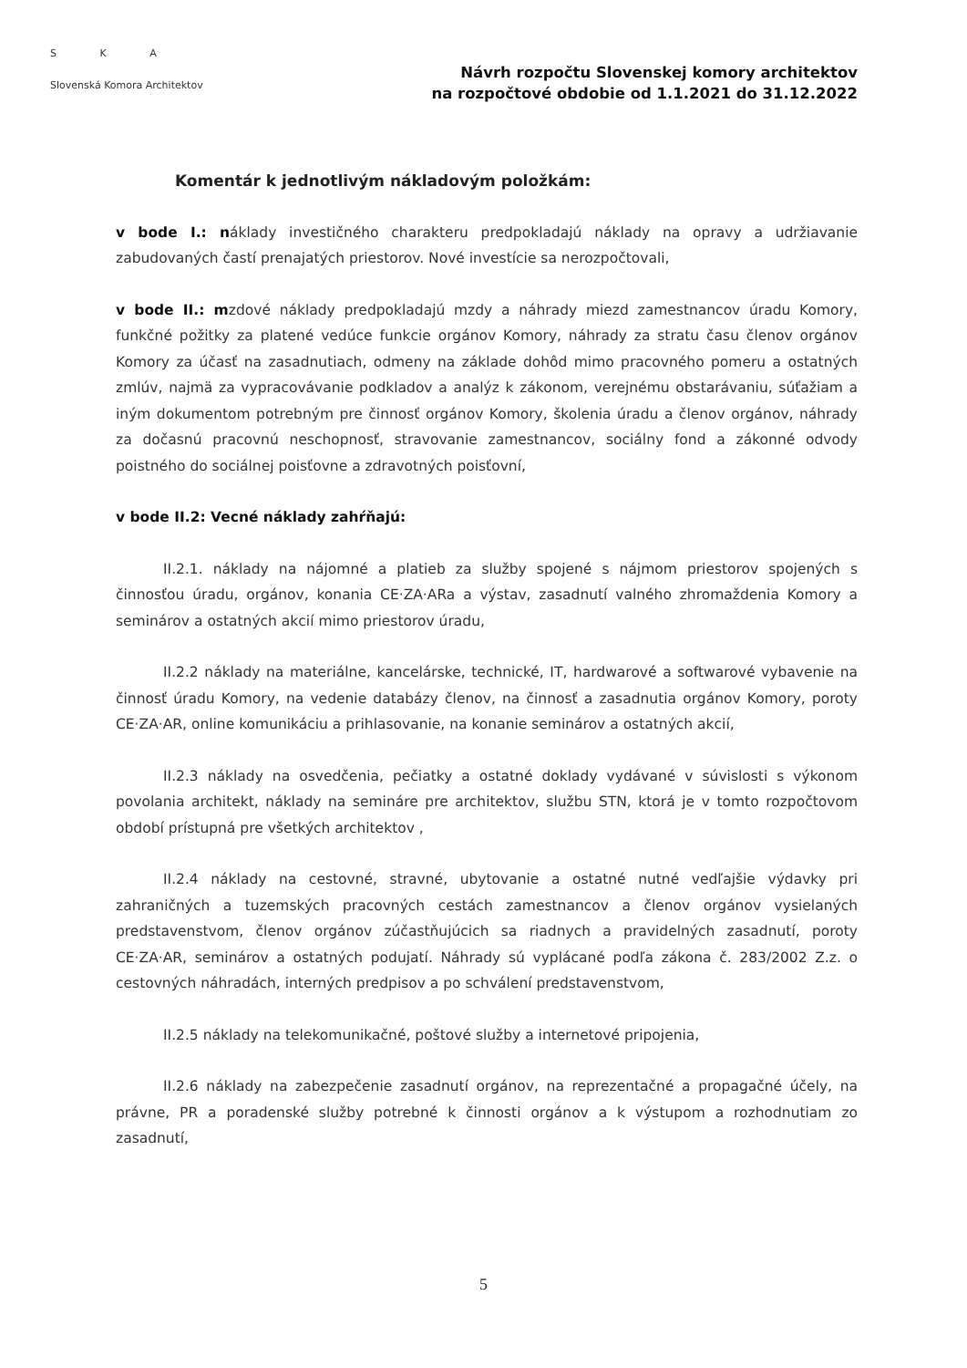S K A
Slovenská Komora Architektov
Návrh rozpočtu Slovenskej komory architektov
na rozpočtové obdobie od 1.1.2021 do 31.12.2022
Komentár k jednotlivým nákladovým položkám:
v bode I.: náklady investičného charakteru predpokladajú náklady na opravy a udržiavanie zabudovaných častí prenajatých priestorov. Nové investície sa nerozpočtovali,
v bode II.: mzdové náklady predpokladajú mzdy a náhrady miezd zamestnancov úradu Komory, funkčné požitky za platené vedúce funkcie orgánov Komory, náhrady za stratu času členov orgánov Komory za účasť na zasadnutiach, odmeny na základe dohôd mimo pracovného pomeru a ostatných zmlúv, najmä za vypracovávanie podkladov a analýz k zákonom, verejnému obstarávaniu, súťažiam a iným dokumentom potrebným pre činnosť orgánov Komory, školenia úradu a členov orgánov, náhrady za dočasnú pracovnú neschopnosť, stravovanie zamestnancov, sociálny fond a zákonné odvody poistného do sociálnej poisťovne a zdravotných poisťovní,
v bode II.2: Vecné náklady zahŕňajú:
II.2.1. náklady na nájomné a platieb za služby spojené s nájmom priestorov spojených s činnosťou úradu, orgánov, konania CE·ZA·ARa a výstav, zasadnutí valného zhromaždenia Komory a seminárov a ostatných akcií mimo priestorov úradu,
II.2.2 náklady na materiálne, kancelárske, technické, IT, hardwarové a softwarové vybavenie na činnosť úradu Komory, na vedenie databázy členov, na činnosť a zasadnutia orgánov Komory, poroty CE·ZA·AR, online komunikáciu a prihlasovanie, na konanie seminárov a ostatných akcií,
II.2.3 náklady na osvedčenia, pečiatky a ostatné doklady vydávané v súvislosti s výkonom povolania architekt, náklady na semináre pre architektov, službu STN, ktorá je v tomto rozpočtovom období prístupná pre všetkých architektov ,
II.2.4 náklady na cestovné, stravné, ubytovanie a ostatné nutné vedľajšie výdavky pri zahraničných a tuzemských pracovných cestách zamestnancov a členov orgánov vysielaných predstavenstvom, členov orgánov zúčastňujúcich sa riadnych a pravidelných zasadnutí, poroty CE·ZA·AR, seminárov a ostatných podujatí. Náhrady sú vyplácané podľa zákona č. 283/2002 Z.z. o cestovných náhradách, interných predpisov a po schválení predstavenstvom,
II.2.5 náklady na telekomunikačné, poštové služby a internetové pripojenia,
II.2.6 náklady na zabezpečenie zasadnutí orgánov, na reprezentačné a propagačné účely, na právne, PR a poradenské služby potrebné k činnosti orgánov a k výstupom a rozhodnutiam zo zasadnutí,
5